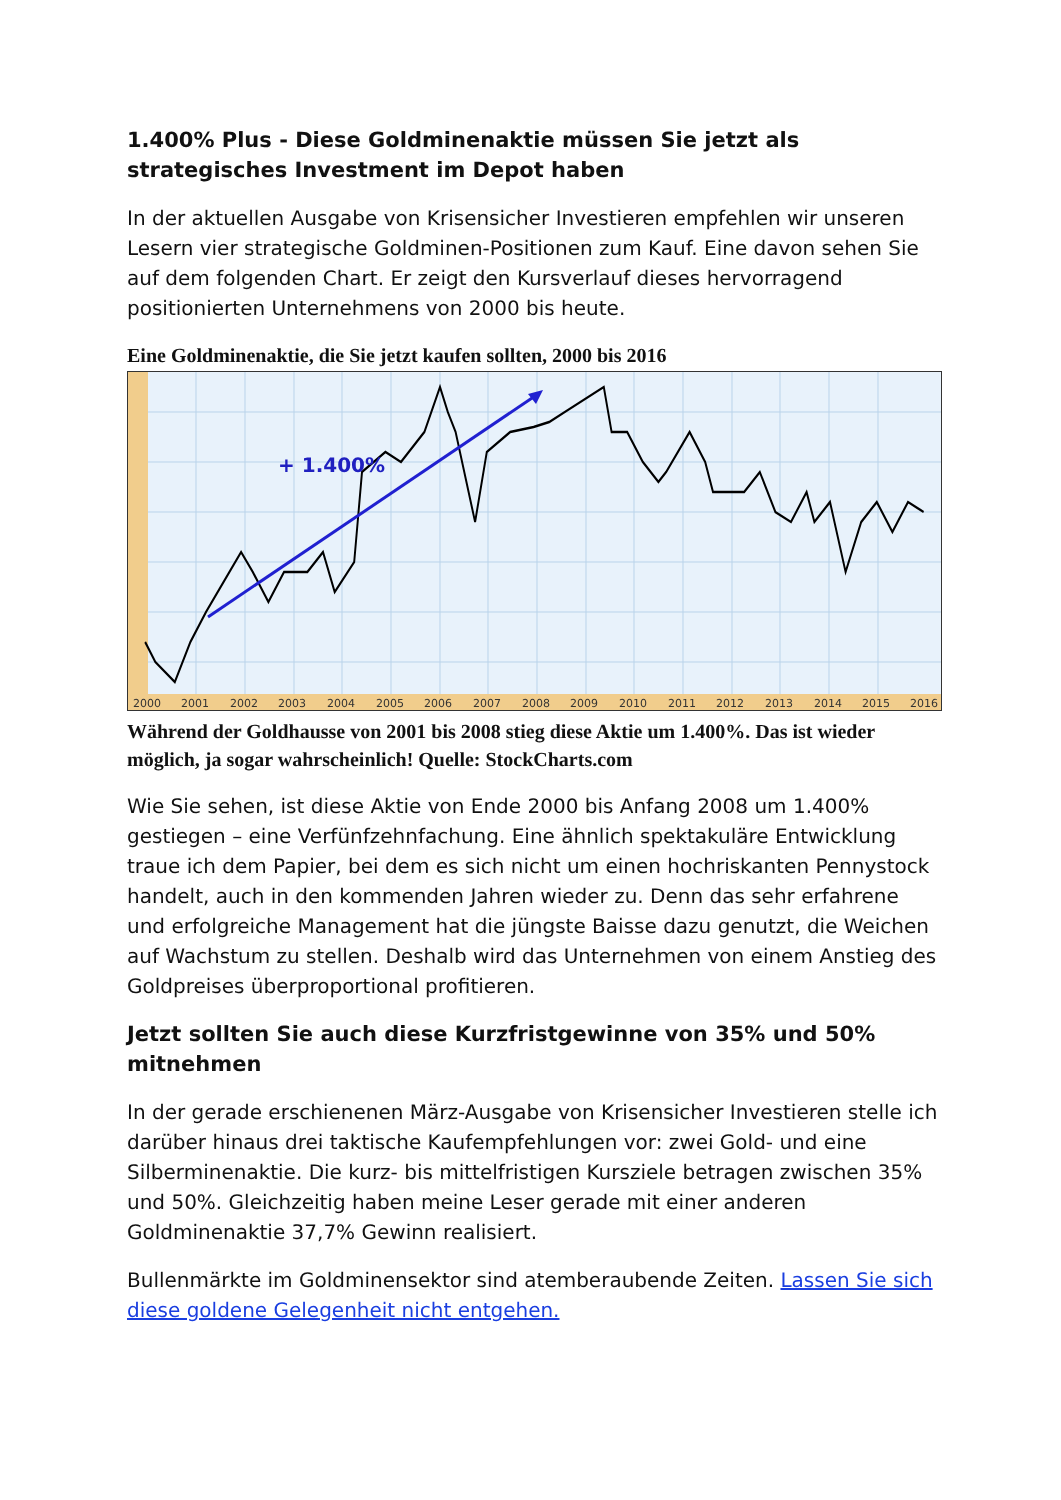1.400% Plus - Diese Goldminenaktie müssen Sie jetzt als strategisches Investment im Depot haben
In der aktuellen Ausgabe von Krisensicher Investieren empfehlen wir unseren Lesern vier strategische Goldminen-Positionen zum Kauf. Eine davon sehen Sie auf dem folgenden Chart. Er zeigt den Kursverlauf dieses hervorragend positionierten Unternehmens von 2000 bis heute.
Eine Goldminenaktie, die Sie jetzt kaufen sollten, 2000 bis 2016
+ 1.400%
2000
2001
2002
2003
2004
2005
2006
2007
2008
2009
2010
2011
2012
2013
2014
2015
2016
Während der Goldhausse von 2001 bis 2008 stieg diese Aktie um 1.400%. Das ist wieder möglich, ja sogar wahrscheinlich! Quelle: StockCharts.com
Wie Sie sehen, ist diese Aktie von Ende 2000 bis Anfang 2008 um 1.400% gestiegen – eine Verfünfzehnfachung. Eine ähnlich spektakuläre Entwicklung traue ich dem Papier, bei dem es sich nicht um einen hochriskanten Pennystock handelt, auch in den kommenden Jahren wieder zu. Denn das sehr erfahrene und erfolgreiche Management hat die jüngste Baisse dazu genutzt, die Weichen auf Wachstum zu stellen. Deshalb wird das Unternehmen von einem Anstieg des Goldpreises überproportional profitieren.
Jetzt sollten Sie auch diese Kurzfristgewinne von 35% und 50% mitnehmen
In der gerade erschienenen März-Ausgabe von Krisensicher Investieren stelle ich darüber hinaus drei taktische Kaufempfehlungen vor: zwei Gold- und eine Silberminenaktie. Die kurz- bis mittelfristigen Kursziele betragen zwischen 35% und 50%. Gleichzeitig haben meine Leser gerade mit einer anderen Goldminenaktie 37,7% Gewinn realisiert.
Bullenmärkte im Goldminensektor sind atemberaubende Zeiten. Lassen Sie sich diese goldene Gelegenheit nicht entgehen.